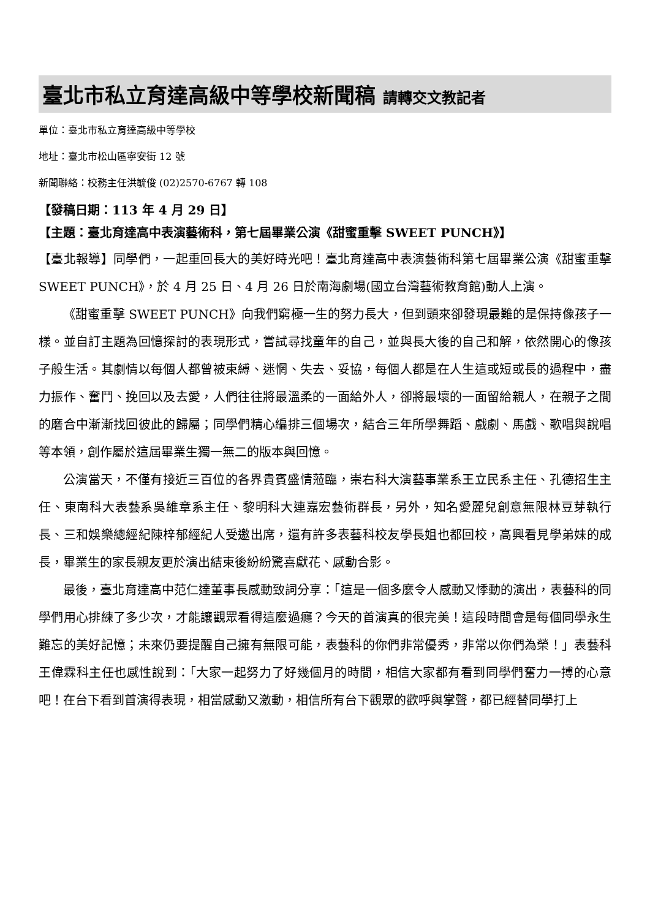臺北市私立育達高級中等學校新聞稿 請轉交文教記者
單位：臺北市私立育達高級中等學校
地址：臺北市松山區寧安街 12 號
新聞聯絡：校務主任洪毓俊 (02)2570-6767 轉 108
【發稿日期：113 年 4 月 29 日】
【主題：臺北育達高中表演藝術科，第七屆畢業公演《甜蜜重擊 SWEET PUNCH》】
【臺北報導】同學們，一起重回長大的美好時光吧！臺北育達高中表演藝術科第七屆畢業公演《甜蜜重擊 SWEET PUNCH》，於 4 月 25 日、4 月 26 日於南海劇場(國立台灣藝術教育館)動人上演。
《甜蜜重擊 SWEET PUNCH》向我們窮極一生的努力長大，但到頭來卻發現最難的是保持像孩子一樣。並自訂主題為回憶探討的表現形式，嘗試尋找童年的自己，並與長大後的自己和解，依然開心的像孩子般生活。其劇情以每個人都曾被束縛、迷惘、失去、妥協，每個人都是在人生這或短或長的過程中，盡力振作、奮鬥、挽回以及去愛，人們往往將最溫柔的一面給外人，卻將最壞的一面留給親人，在親子之間的磨合中漸漸找回彼此的歸屬；同學們精心編排三個場次，結合三年所學舞蹈、戲劇、馬戲、歌唱與說唱等本領，創作屬於這屆畢業生獨一無二的版本與回憶。
公演當天，不僅有接近三百位的各界貴賓盛情蒞臨，崇右科大演藝事業系王立民系主任、孔德招生主任、東南科大表藝系吳維章系主任、黎明科大連嘉宏藝術群長，另外，知名愛麗兒創意無限林豆芽執行長、三和娛樂總經紀陳梓郁經紀人受邀出席，還有許多表藝科校友學長姐也都回校，高興看見學弟妹的成長，畢業生的家長親友更於演出結束後紛紛驚喜獻花、感動合影。
最後，臺北育達高中范仁達董事長感動致詞分享：「這是一個多麼令人感動又悸動的演出，表藝科的同學們用心排練了多少次，才能讓觀眾看得這麼過癮？今天的首演真的很完美！這段時間會是每個同學永生難忘的美好記憶；未來仍要提醒自己擁有無限可能，表藝科的你們非常優秀，非常以你們為榮！」表藝科王偉霖科主任也感性說到：「大家一起努力了好幾個月的時間，相信大家都有看到同學們奮力一搏的心意吧！在台下看到首演得表現，相當感動又激動，相信所有台下觀眾的歡呼與掌聲，都已經替同學打上